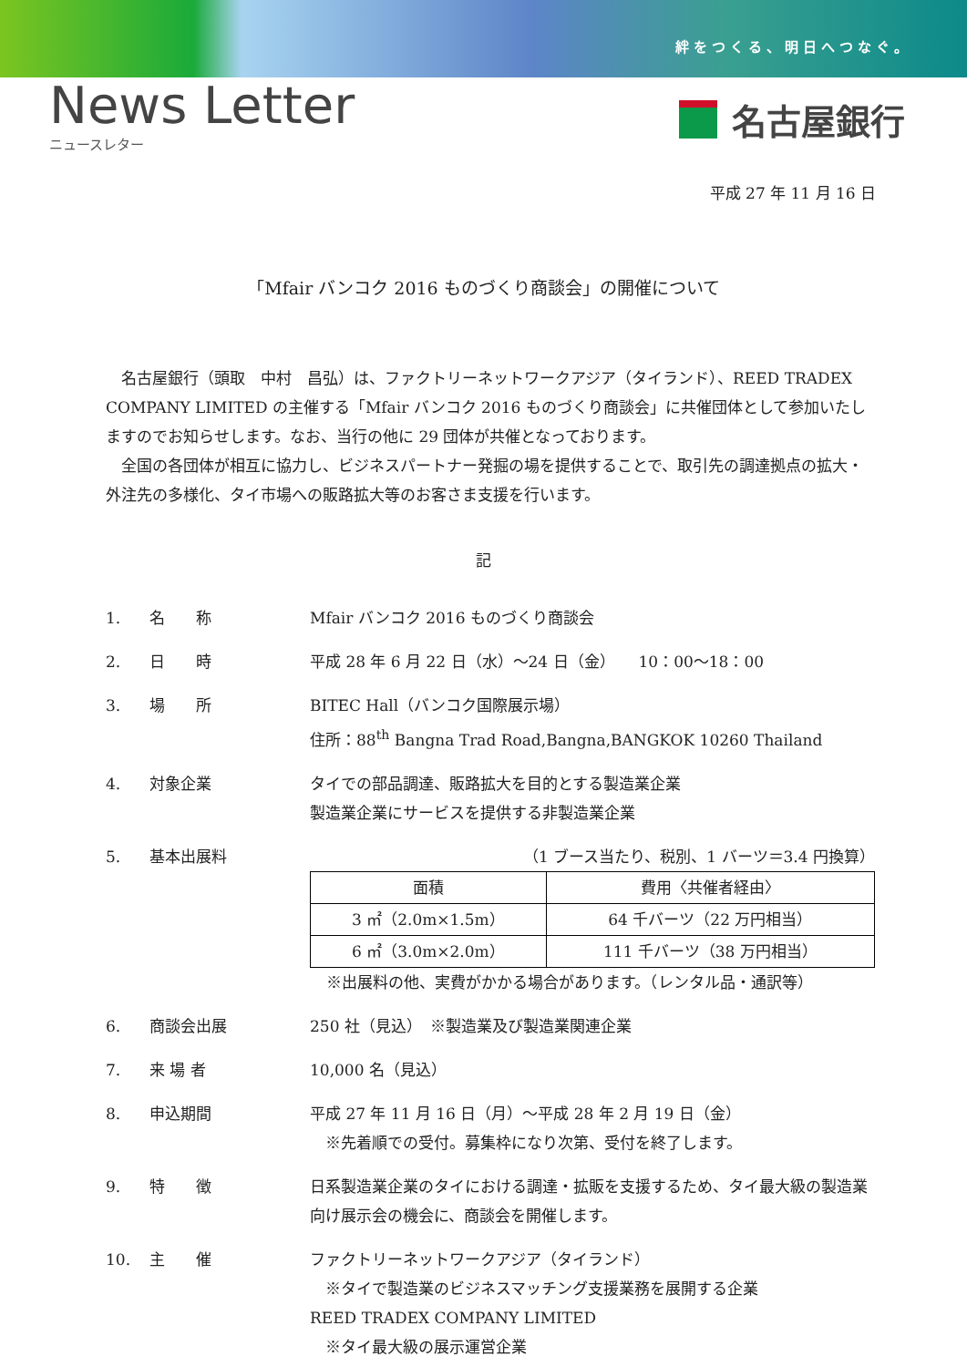絆をつくる、明日へつなぐ。
News Letter
ニュースレター
名古屋銀行
平成 27 年 11 月 16 日
「Mfair バンコク 2016 ものづくり商談会」の開催について
　名古屋銀行（頭取　中村　昌弘）は、ファクトリーネットワークアジア（タイランド）、REED TRADEX COMPANY LIMITED の主催する「Mfair バンコク 2016 ものづくり商談会」に共催団体として参加いたしますのでお知らせします。なお、当行の他に 29 団体が共催となっております。
　全国の各団体が相互に協力し、ビジネスパートナー発掘の場を提供することで、取引先の調達拠点の拡大・外注先の多様化、タイ市場への販路拡大等のお客さま支援を行います。
記
1. 名　　称 Mfair バンコク 2016 ものづくり商談会
2. 日　　時 平成 28 年 6 月 22 日（水）～24 日（金）　　10：00～18：00
3. 場　　所 BITEC Hall（バンコク国際展示場）
住所：88<sup>th</sup> Bangna Trad Road,Bangna,BANGKOK 10260 Thailand
4. 対象企業 タイでの部品調達、販路拡大を目的とする製造業企業
製造業企業にサービスを提供する非製造業企業
5. 基本出展料 （1 ブース当たり、税別、1 バーツ＝3.4 円換算）
| 面積 | 費用〈共催者経由〉 |
| 3 ㎡（2.0m×1.5m） | 64 千バーツ（22 万円相当） |
| 6 ㎡（3.0m×2.0m） | 111 千バーツ（38 万円相当） |
※出展料の他、実費がかかる場合があります。（レンタル品・通訳等）
6. 商談会出展 250 社（見込）　※製造業及び製造業関連企業
7. 来 場 者 10,000 名（見込）
8. 申込期間 平成 27 年 11 月 16 日（月）～平成 28 年 2 月 19 日（金）
　※先着順での受付。募集枠になり次第、受付を終了します。
9. 特　　徴 日系製造業企業のタイにおける調達・拡販を支援するため、タイ最大級の製造業向け展示会の機会に、商談会を開催します。
10. 主　　催 ファクトリーネットワークアジア（タイランド）
　※タイで製造業のビジネスマッチング支援業務を展開する企業
REED TRADEX COMPANY LIMITED
　※タイ最大級の展示運営企業